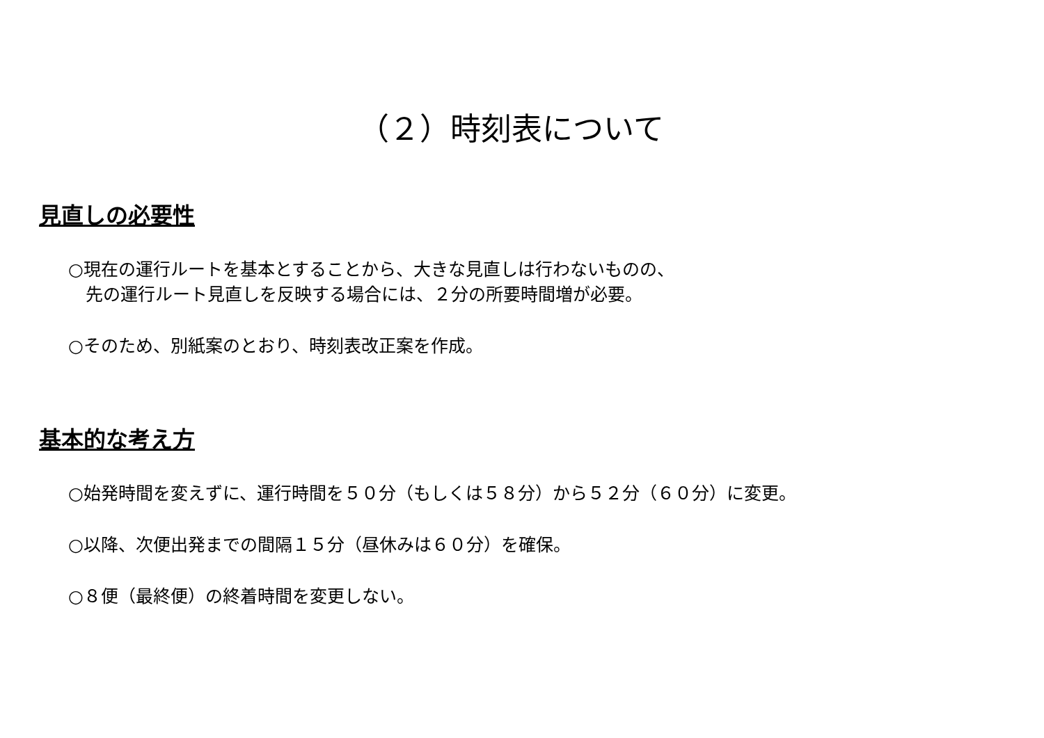（２）時刻表について
見直しの必要性
○現在の運行ルートを基本とすることから、大きな見直しは行わないものの、
　先の運行ルート見直しを反映する場合には、２分の所要時間増が必要。
○そのため、別紙案のとおり、時刻表改正案を作成。
基本的な考え方
○始発時間を変えずに、運行時間を５０分（もしくは５８分）から５２分（６０分）に変更。
○以降、次便出発までの間隔１５分（昼休みは６０分）を確保。
○８便（最終便）の終着時間を変更しない。